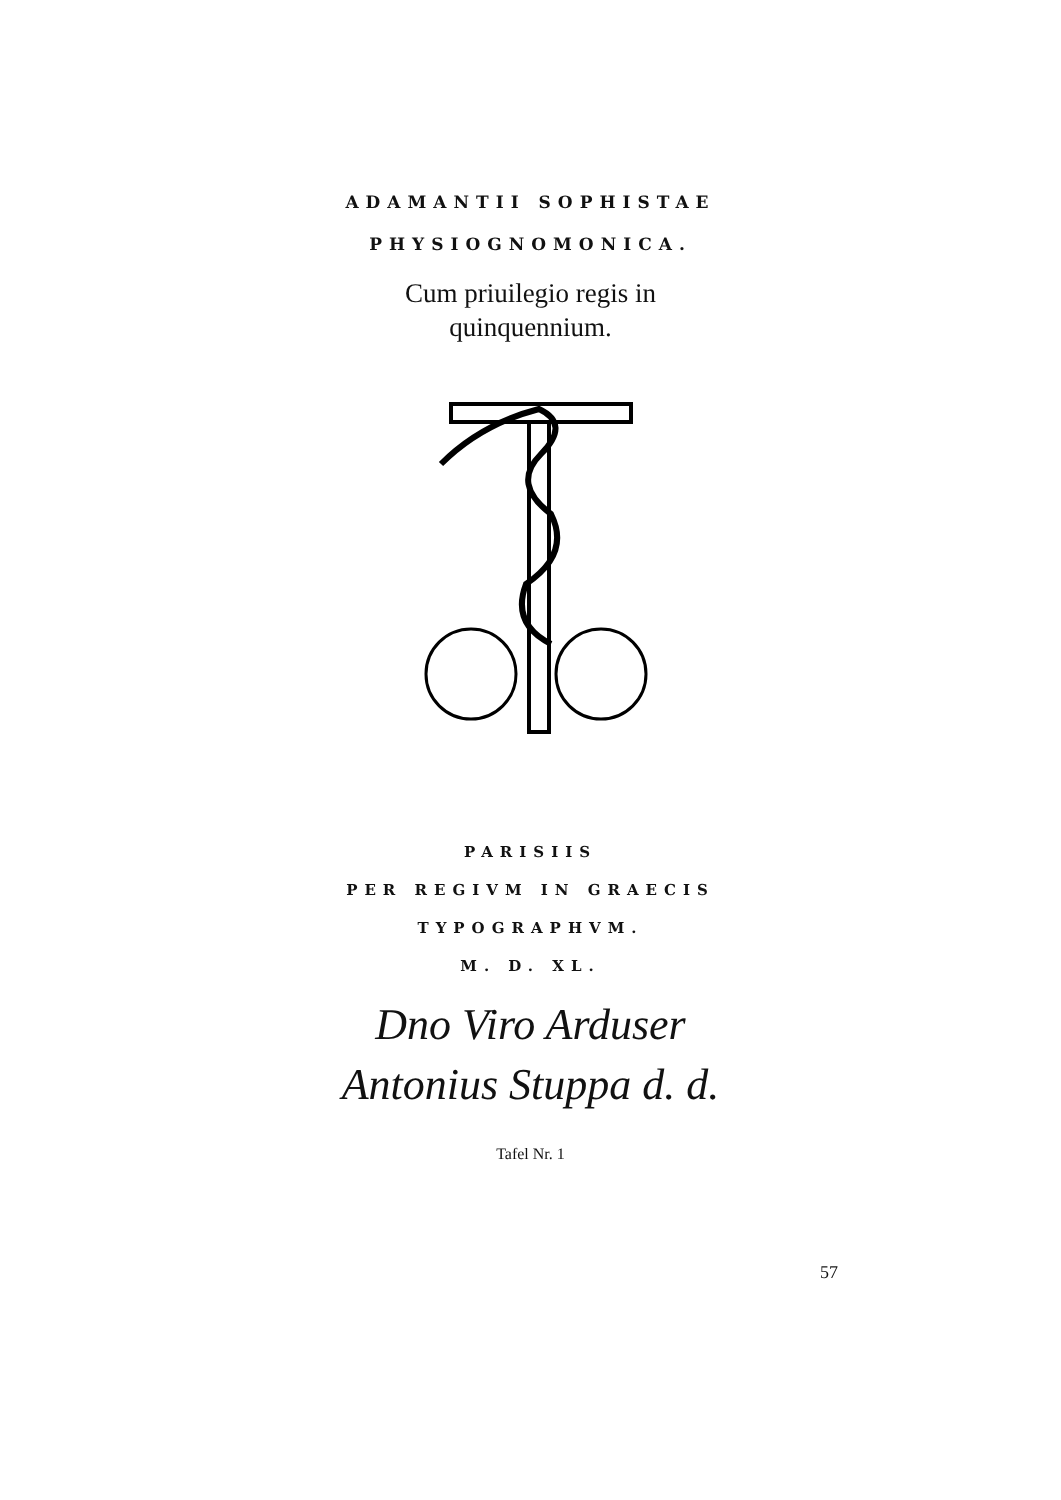ADAMANTII SOPHISTAE
PHYSIOGNOMONICA.
Cum priuilegio regis in
quinquennium.
PARISIIS
PER REGIVM IN GRAECIS
TYPOGRAPHVM.
M. D. XL.
Dno Viro Arduser
Antonius Stuppa d. d.
Tafel Nr. 1
57